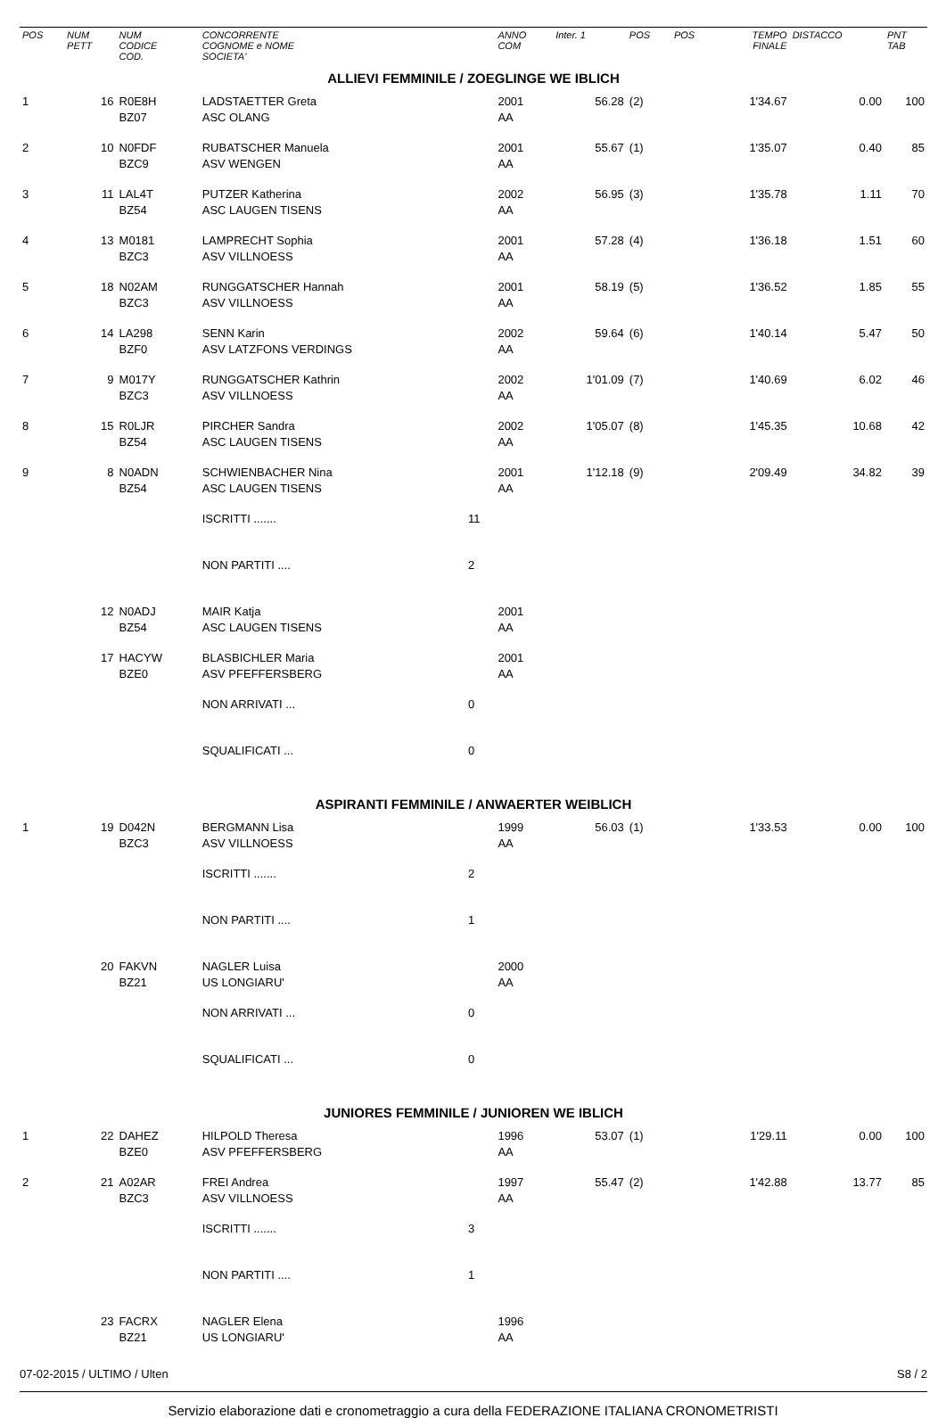| POS | NUM PETT | NUM CODICE COD. | CONCORRENTE COGNOME e NOME SOCIETA' | | ANNO COM | Inter. 1 | POS | POS | TEMPO FINALE | DISTACCO | PNT TAB |
| --- | --- | --- | --- | --- | --- | --- | --- | --- | --- | --- | --- |
| ALLIEVI FEMMINILE / ZOEGLINGE WE IBLICH | | | | | | | | | | | |
| 1 | 16 | R0E8H BZ07 | LADSTAETTER Greta ASC OLANG | | 2001 AA | 56.28 | (2) | | 1'34.67 | 0.00 | 100 |
| 2 | 10 | N0FDF BZC9 | RUBATSCHER Manuela ASV WENGEN | | 2001 AA | 55.67 | (1) | | 1'35.07 | 0.40 | 85 |
| 3 | 11 | LAL4T BZ54 | PUTZER Katherina ASC LAUGEN TISENS | | 2002 AA | 56.95 | (3) | | 1'35.78 | 1.11 | 70 |
| 4 | 13 | M0181 BZC3 | LAMPRECHT Sophia ASV VILLNOESS | | 2001 AA | 57.28 | (4) | | 1'36.18 | 1.51 | 60 |
| 5 | 18 | N02AM BZC3 | RUNGGATSCHER Hannah ASV VILLNOESS | | 2001 AA | 58.19 | (5) | | 1'36.52 | 1.85 | 55 |
| 6 | 14 | LA298 BZF0 | SENN Karin ASV LATZFONS VERDINGS | | 2002 AA | 59.64 | (6) | | 1'40.14 | 5.47 | 50 |
| 7 | 9 | M017Y BZC3 | RUNGGATSCHER Kathrin ASV VILLNOESS | | 2002 AA | 1'01.09 | (7) | | 1'40.69 | 6.02 | 46 |
| 8 | 15 | R0LJR BZ54 | PIRCHER Sandra ASC LAUGEN TISENS | | 2002 AA | 1'05.07 | (8) | | 1'45.35 | 10.68 | 42 |
| 9 | 8 | N0ADN BZ54 | SCHWIENBACHER Nina ASC LAUGEN TISENS | | 2001 AA | 1'12.18 | (9) | | 2'09.49 | 34.82 | 39 |
| | | | ISCRITTI ....... | 11 | | | | | | | |
| | | | NON PARTITI .... | 2 | | | | | | | |
| | 12 | N0ADJ BZ54 | MAIR Katja ASC LAUGEN TISENS | | 2001 AA | | | | | | |
| | 17 | HACYW BZE0 | BLASBICHLER Maria ASV PFEFFERSBERG | | 2001 AA | | | | | | |
| | | | NON ARRIVATI ... | 0 | | | | | | | |
| | | | SQUALIFICATI ... | 0 | | | | | | | |
| ASPIRANTI FEMMINILE / ANWAERTER WEIBLICH | | | | | | | | | | | |
| 1 | 19 | D042N BZC3 | BERGMANN Lisa ASV VILLNOESS | | 1999 AA | 56.03 | (1) | | 1'33.53 | 0.00 | 100 |
| | | | ISCRITTI ....... | 2 | | | | | | | |
| | | | NON PARTITI .... | 1 | | | | | | | |
| | 20 | FAKVN BZ21 | NAGLER Luisa US LONGIARU' | | 2000 AA | | | | | | |
| | | | NON ARRIVATI ... | 0 | | | | | | | |
| | | | SQUALIFICATI ... | 0 | | | | | | | |
| JUNIORES FEMMINILE / JUNIOREN WE IBLICH | | | | | | | | | | | |
| 1 | 22 | DAHEZ BZE0 | HILPOLD Theresa ASV PFEFFERSBERG | | 1996 AA | 53.07 | (1) | | 1'29.11 | 0.00 | 100 |
| 2 | 21 | A02AR BZC3 | FREI Andrea ASV VILLNOESS | | 1997 AA | 55.47 | (2) | | 1'42.88 | 13.77 | 85 |
| | | | ISCRITTI ....... | 3 | | | | | | | |
| | | | NON PARTITI .... | 1 | | | | | | | |
| | 23 | FACRX BZ21 | NAGLER Elena US LONGIARU' | | 1996 AA | | | | | | |
07-02-2015 / ULTIMO / Ulten S8 / 2
Servizio elaborazione dati e cronometraggio a cura della FEDERAZIONE ITALIANA CRONOMETRISTI